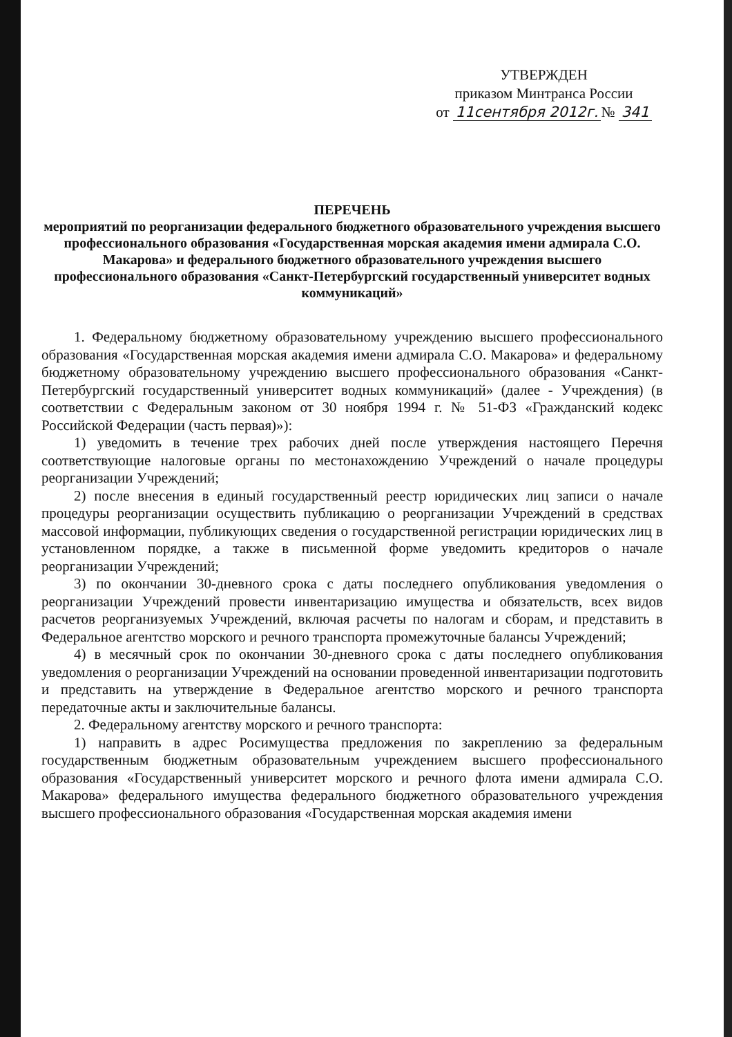УТВЕРЖДЕН
приказом Минтранса России
от 11сентября 2012г. № 341
ПЕРЕЧЕНЬ
мероприятий по реорганизации федерального бюджетного образовательного учреждения высшего профессионального образования «Государственная морская академия имени адмирала С.О. Макарова» и федерального бюджетного образовательного учреждения высшего профессионального образования «Санкт-Петербургский государственный университет водных коммуникаций»
1. Федеральному бюджетному образовательному учреждению высшего профессионального образования «Государственная морская академия имени адмирала С.О. Макарова» и федеральному бюджетному образовательному учреждению высшего профессионального образования «Санкт-Петербургский государственный университет водных коммуникаций» (далее - Учреждения) (в соответствии с Федеральным законом от 30 ноября 1994 г. № 51-ФЗ «Гражданский кодекс Российской Федерации (часть первая)»):
1) уведомить в течение трех рабочих дней после утверждения настоящего Перечня соответствующие налоговые органы по местонахождению Учреждений о начале процедуры реорганизации Учреждений;
2) после внесения в единый государственный реестр юридических лиц записи о начале процедуры реорганизации осуществить публикацию о реорганизации Учреждений в средствах массовой информации, публикующих сведения о государственной регистрации юридических лиц в установленном порядке, а также в письменной форме уведомить кредиторов о начале реорганизации Учреждений;
3) по окончании 30-дневного срока с даты последнего опубликования уведомления о реорганизации Учреждений провести инвентаризацию имущества и обязательств, всех видов расчетов реорганизуемых Учреждений, включая расчеты по налогам и сборам, и представить в Федеральное агентство морского и речного транспорта промежуточные балансы Учреждений;
4) в месячный срок по окончании 30-дневного срока с даты последнего опубликования уведомления о реорганизации Учреждений на основании проведенной инвентаризации подготовить и представить на утверждение в Федеральное агентство морского и речного транспорта передаточные акты и заключительные балансы.
2. Федеральному агентству морского и речного транспорта:
1) направить в адрес Росимущества предложения по закреплению за федеральным государственным бюджетным образовательным учреждением высшего профессионального образования «Государственный университет морского и речного флота имени адмирала С.О. Макарова» федерального имущества федерального бюджетного образовательного учреждения высшего профессионального образования «Государственная морская академия имени